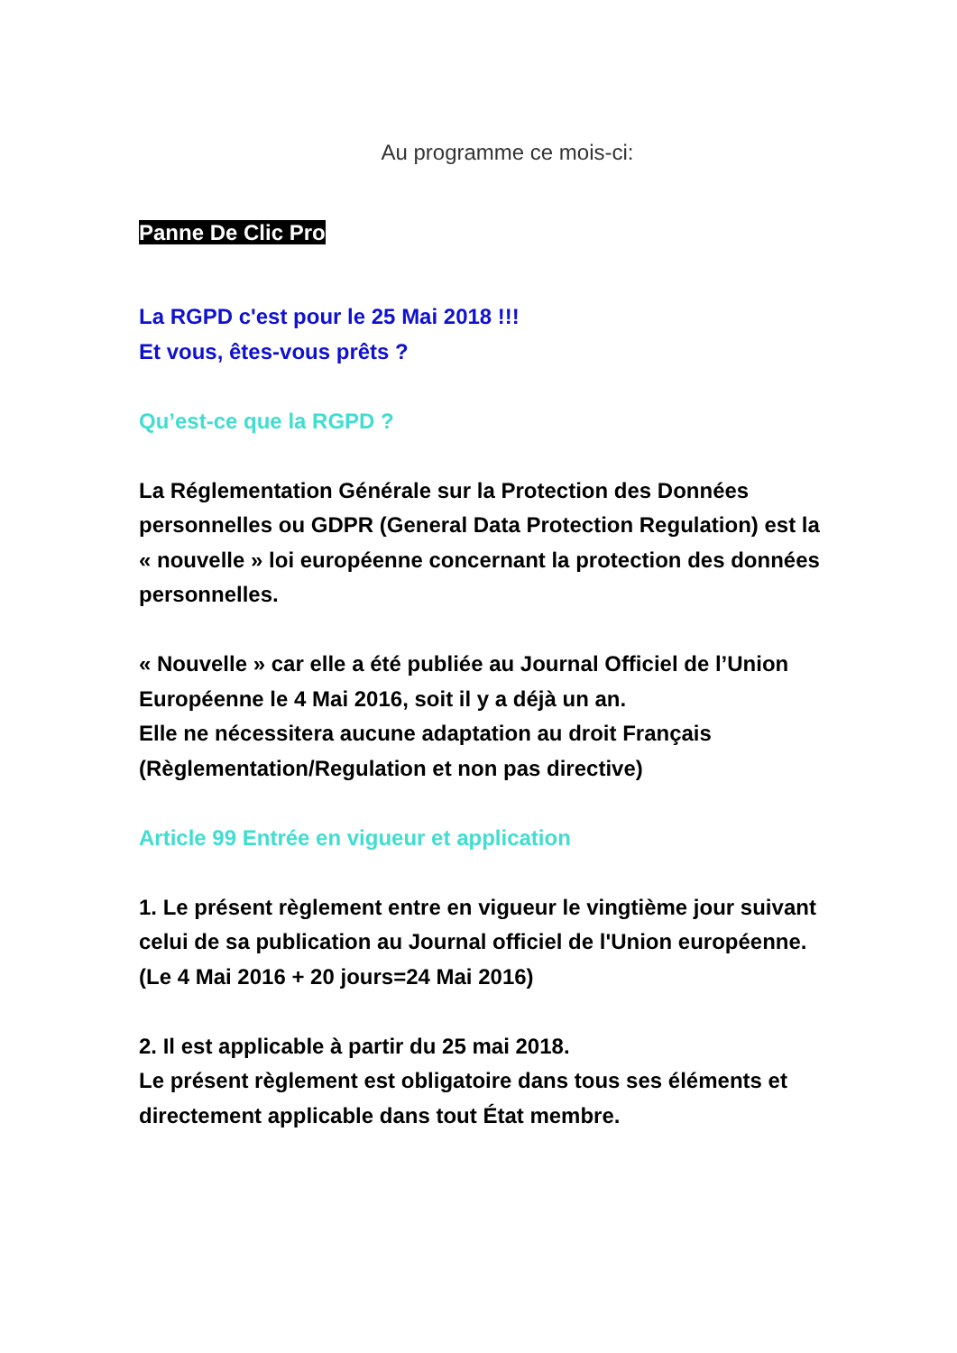Au programme ce mois-ci:
Panne De Clic Pro
La RGPD c'est pour le 25 Mai 2018 !!!
Et vous, êtes-vous prêts ?
Qu’est-ce que la RGPD ?
La Réglementation Générale sur la Protection des Données personnelles ou GDPR (General Data Protection Regulation) est la « nouvelle » loi européenne concernant la protection des données personnelles.
« Nouvelle » car elle a été publiée au Journal Officiel de l’Union Européenne le 4 Mai 2016, soit il y a déjà un an.
Elle ne nécessitera aucune adaptation au droit Français (Règlementation/Regulation et non pas directive)
Article 99 Entrée en vigueur et application
1. Le présent règlement entre en vigueur le vingtième jour suivant celui de sa publication au Journal officiel de l'Union européenne. (Le 4 Mai 2016 + 20 jours=24 Mai 2016)
2. Il est applicable à partir du 25 mai 2018.
Le présent règlement est obligatoire dans tous ses éléments et directement applicable dans tout État membre.